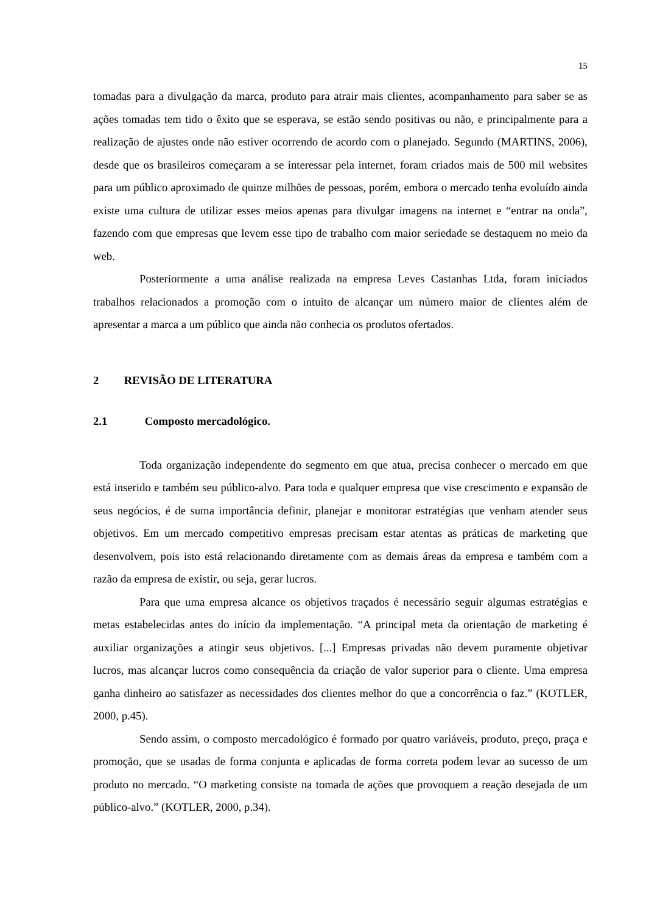15
tomadas para a divulgação da marca, produto para atrair mais clientes, acompanhamento para saber se as ações tomadas tem tido o êxito que se esperava, se estão sendo positivas ou não, e principalmente para a realização de ajustes onde não estiver ocorrendo de acordo com o planejado. Segundo (MARTINS, 2006), desde que os brasileiros começaram a se interessar pela internet, foram criados mais de 500 mil websites para um público aproximado de quinze milhões de pessoas, porém, embora o mercado tenha evoluído ainda existe uma cultura de utilizar esses meios apenas para divulgar imagens na internet e “entrar na onda”, fazendo com que empresas que levem esse tipo de trabalho com maior seriedade se destaquem no meio da web.
Posteriormente a uma análise realizada na empresa Leves Castanhas Ltda, foram iniciados trabalhos relacionados a promoção com o intuito de alcançar um número maior de clientes além de apresentar a marca a um público que ainda não conhecia os produtos ofertados.
2 REVISÃO DE LITERATURA
2.1 Composto mercadológico.
Toda organização independente do segmento em que atua, precisa conhecer o mercado em que está inserido e também seu público-alvo. Para toda e qualquer empresa que vise crescimento e expansão de seus negócios, é de suma importância definir, planejar e monitorar estratégias que venham atender seus objetivos. Em um mercado competitivo empresas precisam estar atentas as práticas de marketing que desenvolvem, pois isto está relacionando diretamente com as demais áreas da empresa e também com a razão da empresa de existir, ou seja, gerar lucros.
Para que uma empresa alcance os objetivos traçados é necessário seguir algumas estratégias e metas estabelecidas antes do início da implementação. “A principal meta da orientação de marketing é auxiliar organizações a atingir seus objetivos. [...] Empresas privadas não devem puramente objetivar lucros, mas alcançar lucros como consequência da criação de valor superior para o cliente. Uma empresa ganha dinheiro ao satisfazer as necessidades dos clientes melhor do que a concorrência o faz.” (KOTLER, 2000, p.45).
Sendo assim, o composto mercadológico é formado por quatro variáveis, produto, preço, praça e promoção, que se usadas de forma conjunta e aplicadas de forma correta podem levar ao sucesso de um produto no mercado. “O marketing consiste na tomada de ações que provoquem a reação desejada de um público-alvo.” (KOTLER, 2000, p.34).